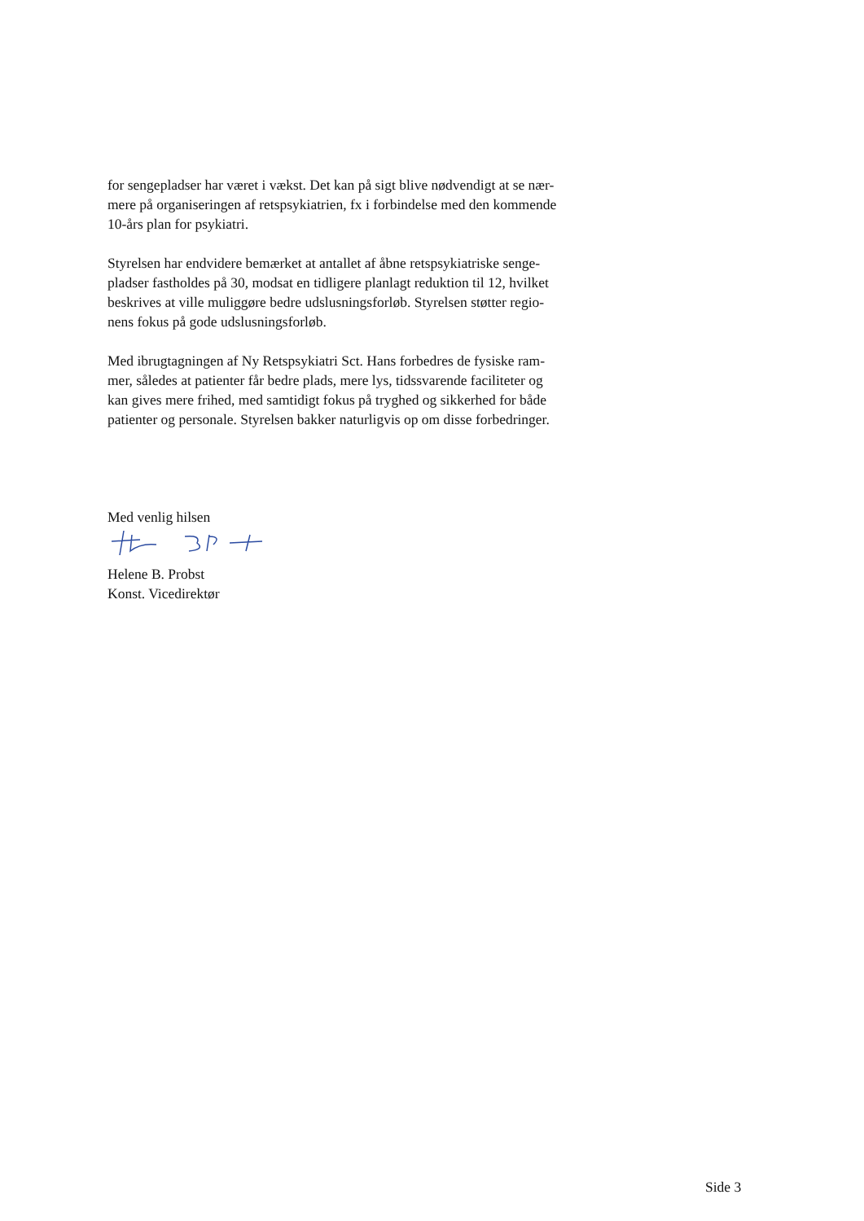for sengepladser har været i vækst. Det kan på sigt blive nødvendigt at se nær-
mere på organiseringen af retspsykiatrien, fx i forbindelse med den kommende
10-års plan for psykiatri.
Styrelsen har endvidere bemærket at antallet af åbne retspsykiatriske senge-
pladser fastholdes på 30, modsat en tidligere planlagt reduktion til 12, hvilket
beskrives at ville muliggøre bedre udslusningsforløb. Styrelsen støtter regio-
nens fokus på gode udslusningsforløb.
Med ibrugtagningen af Ny Retspsykiatri Sct. Hans forbedres de fysiske ram-
mer, således at patienter får bedre plads, mere lys, tidssvarende faciliteter og
kan gives mere frihed, med samtidigt fokus på tryghed og sikkerhed for både
patienter og personale. Styrelsen bakker naturligvis op om disse forbedringer.
Med venlig hilsen
Helene B. Probst
Konst. Vicedirektør
Side 3